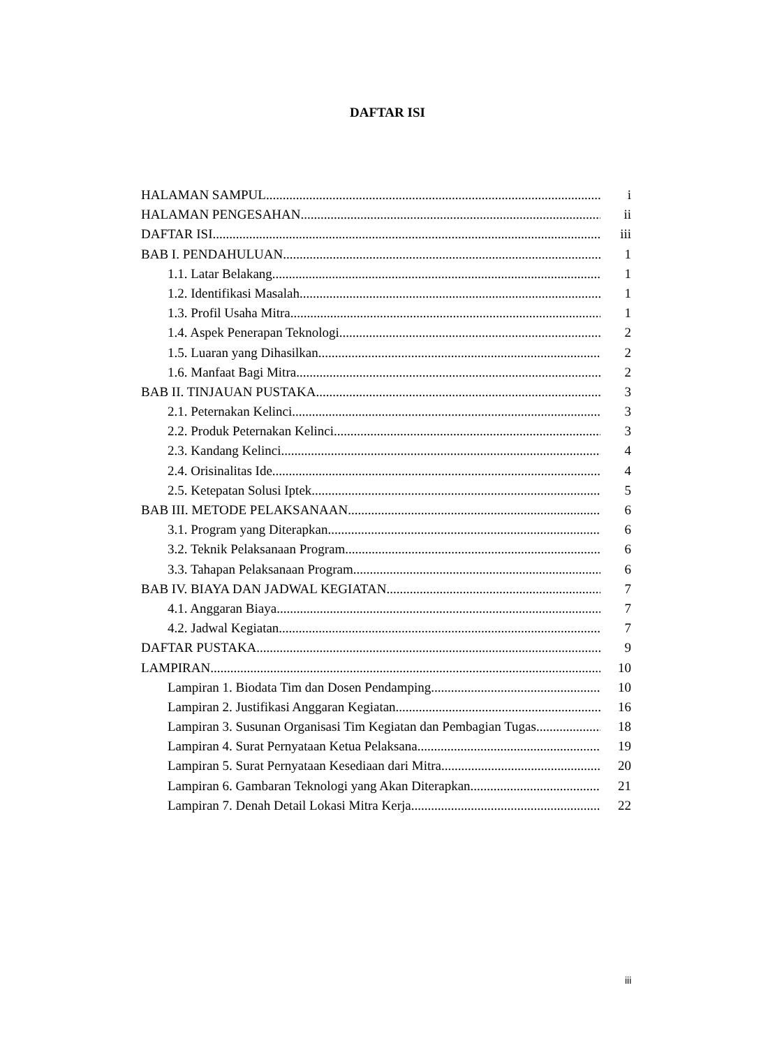DAFTAR ISI
HALAMAN SAMPUL i
HALAMAN PENGESAHAN ii
DAFTAR ISI iii
BAB I. PENDAHULUAN 1
1.1. Latar Belakang 1
1.2. Identifikasi Masalah 1
1.3. Profil Usaha Mitra 1
1.4. Aspek Penerapan Teknologi 2
1.5. Luaran yang Dihasilkan 2
1.6. Manfaat Bagi Mitra 2
BAB II. TINJAUAN PUSTAKA 3
2.1. Peternakan Kelinci 3
2.2. Produk Peternakan Kelinci 3
2.3. Kandang Kelinci 4
2.4. Orisinalitas Ide 4
2.5. Ketepatan Solusi Iptek 5
BAB III. METODE PELAKSANAAN 6
3.1. Program yang Diterapkan 6
3.2. Teknik Pelaksanaan Program 6
3.3. Tahapan Pelaksanaan Program 6
BAB IV. BIAYA DAN JADWAL KEGIATAN 7
4.1. Anggaran Biaya 7
4.2. Jadwal Kegiatan 7
DAFTAR PUSTAKA 9
LAMPIRAN 10
Lampiran 1. Biodata Tim dan Dosen Pendamping 10
Lampiran 2. Justifikasi Anggaran Kegiatan 16
Lampiran 3. Susunan Organisasi Tim Kegiatan dan Pembagian Tugas 18
Lampiran 4. Surat Pernyataan Ketua Pelaksana 19
Lampiran 5. Surat Pernyataan Kesediaan dari Mitra 20
Lampiran 6. Gambaran Teknologi yang Akan Diterapkan 21
Lampiran 7. Denah Detail Lokasi Mitra Kerja 22
iii